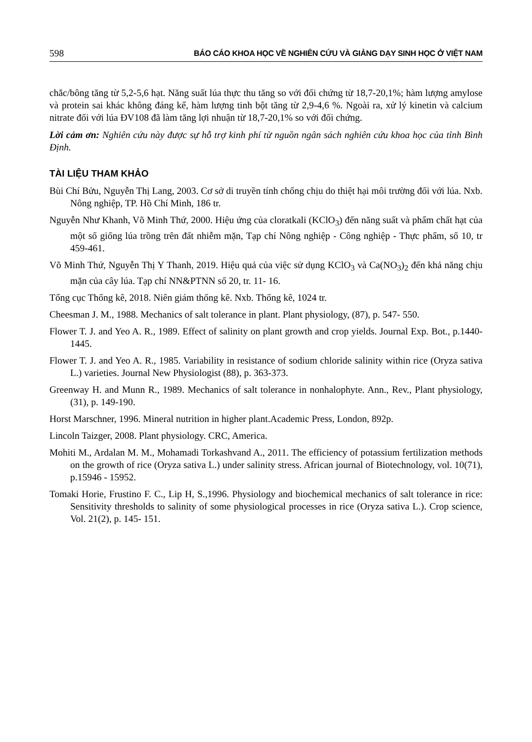598 BÁO CÁO KHOA HỌC VỀ NGHIÊN CỨU VÀ GIẢNG DẠY SINH HỌC Ở VIỆT NAM
chắc/bông tăng từ 5,2-5,6 hạt. Năng suất lúa thực thu tăng so với đối chứng từ 18,7-20,1%; hàm lượng amylose và protein sai khác không đáng kể, hàm lượng tinh bột tăng từ 2,9-4,6 %. Ngoài ra, xử lý kinetin và calcium nitrate đối với lúa ĐV108 đã làm tăng lợi nhuận từ 18,7-20,1% so với đối chứng.
Lời cảm ơn: Nghiên cứu này được sự hỗ trợ kinh phí từ nguồn ngân sách nghiên cứu khoa học của tỉnh Bình Định.
TÀI LIỆU THAM KHẢO
Bùi Chí Bửu, Nguyễn Thị Lang, 2003. Cơ sở di truyền tính chống chịu do thiệt hại môi trường đối với lúa. Nxb. Nông nghiệp, TP. Hồ Chí Minh, 186 tr.
Nguyễn Như Khanh, Võ Minh Thứ, 2000. Hiệu ứng của cloratkali (KClO<sub>3</sub>) đến năng suất và phẩm chất hạt của một số giống lúa trồng trên đất nhiễm mặn, Tạp chí Nông nghiệp - Công nghiệp - Thực phẩm, số 10, tr 459-461.
Võ Minh Thứ, Nguyễn Thị Y Thanh, 2019. Hiệu quả của việc sử dụng KClO<sub>3</sub> và Ca(NO<sub>3</sub>)<sub>2</sub> đến khả năng chịu mặn của cây lúa. Tạp chí NN&PTNN số 20, tr. 11- 16.
Tổng cục Thống kê, 2018. Niên giám thống kê. Nxb. Thống kê, 1024 tr.
Cheesman J. M., 1988. Mechanics of salt tolerance in plant. Plant physiology, (87), p. 547- 550.
Flower T. J. and Yeo A. R., 1989. Effect of salinity on plant growth and crop yields. Journal Exp. Bot., p.1440-1445.
Flower T. J. and Yeo A. R., 1985. Variability in resistance of sodium chloride salinity within rice (Oryza sativa L.) varieties. Journal New Physiologist (88), p. 363-373.
Greenway H. and Munn R., 1989. Mechanics of salt tolerance in nonhalophyte. Ann., Rev., Plant physiology, (31), p. 149-190.
Horst Marschner, 1996. Mineral nutrition in higher plant.Academic Press, London, 892p.
Lincoln Taizger, 2008. Plant physiology. CRC, America.
Mohiti M., Ardalan M. M., Mohamadi Torkashvand A., 2011. The efficiency of potassium fertilization methods on the growth of rice (Oryza sativa L.) under salinity stress. African journal of Biotechnology, vol. 10(71), p.15946 - 15952.
Tomaki Horie, Frustino F. C., Lip H, S.,1996. Physiology and biochemical mechanics of salt tolerance in rice: Sensitivity thresholds to salinity of some physiological processes in rice (Oryza sativa L.). Crop science, Vol. 21(2), p. 145- 151.